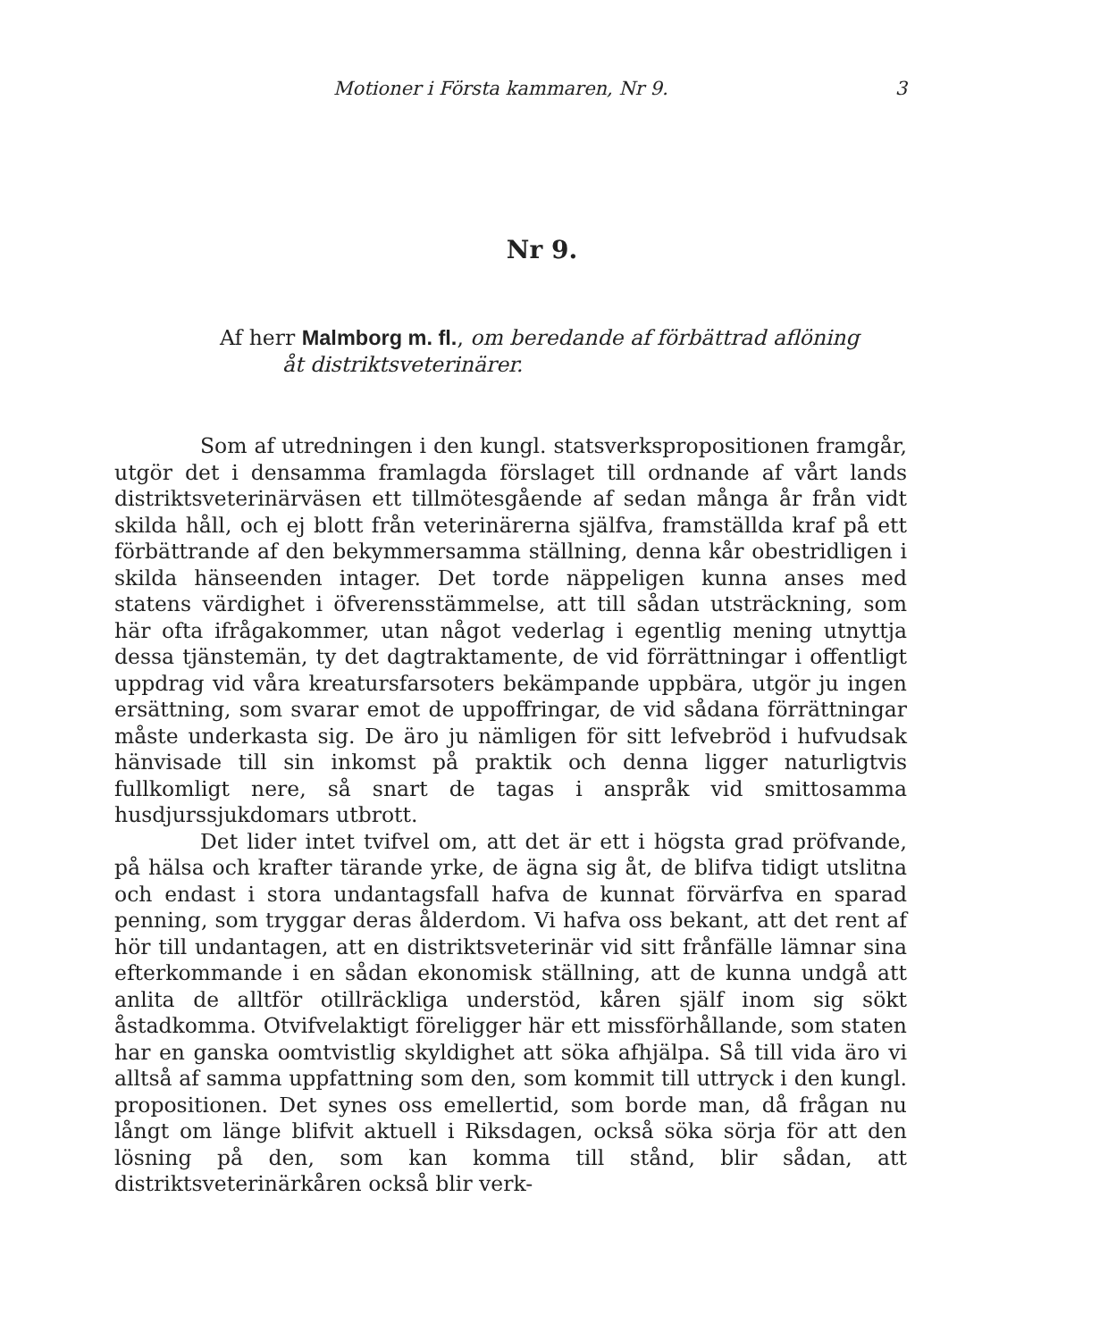Motioner i Första kammaren, Nr 9. 3
Nr 9.
Af herr Malmborg m. fl., om beredande af förbättrad aflöning
åt distriktsveterinärer.
Som af utredningen i den kungl. statsverkspropositionen framgår, utgör det i densamma framlagda förslaget till ordnande af vårt lands distriktsveterinärväsen ett tillmötesgående af sedan många år från vidt skilda håll, och ej blott från veterinärerna själfva, framställda kraf på ett förbättrande af den bekymmersamma ställning, denna kår obestridligen i skilda hänseenden intager. Det torde näppeligen kunna anses med statens värdighet i öfverensstämmelse, att till sådan utsträckning, som här ofta ifrågakommer, utan något vederlag i egentlig mening utnyttja dessa tjänstemän, ty det dagtraktamente, de vid förrättningar i offentligt uppdrag vid våra kreatursfarsoters bekämpande uppbära, utgör ju ingen ersättning, som svarar emot de uppoffringar, de vid sådana förrättningar måste underkasta sig. De äro ju nämligen för sitt lefvebröd i hufvudsak hänvisade till sin inkomst på praktik och denna ligger naturligtvis fullkomligt nere, så snart de tagas i anspråk vid smittosamma husdjurssjukdomars utbrott.
Det lider intet tvifvel om, att det är ett i högsta grad pröfvande, på hälsa och krafter tärande yrke, de ägna sig åt, de blifva tidigt utslitna och endast i stora undantagsfall hafva de kunnat förvärfva en sparad penning, som tryggar deras ålderdom. Vi hafva oss bekant, att det rent af hör till undantagen, att en distriktsveterinär vid sitt frånfälle lämnar sina efterkommande i en sådan ekonomisk ställning, att de kunna undgå att anlita de alltför otillräckliga understöd, kåren själf inom sig sökt åstadkomma. Otvifvelaktigt föreligger här ett missförhållande, som staten har en ganska oomtvistlig skyldighet att söka afhjälpa. Så till vida äro vi alltså af samma uppfattning som den, som kommit till uttryck i den kungl. propositionen. Det synes oss emellertid, som borde man, då frågan nu långt om länge blifvit aktuell i Riksdagen, också söka sörja för att den lösning på den, som kan komma till stånd, blir sådan, att distriktsveterinärkåren också blir verk-